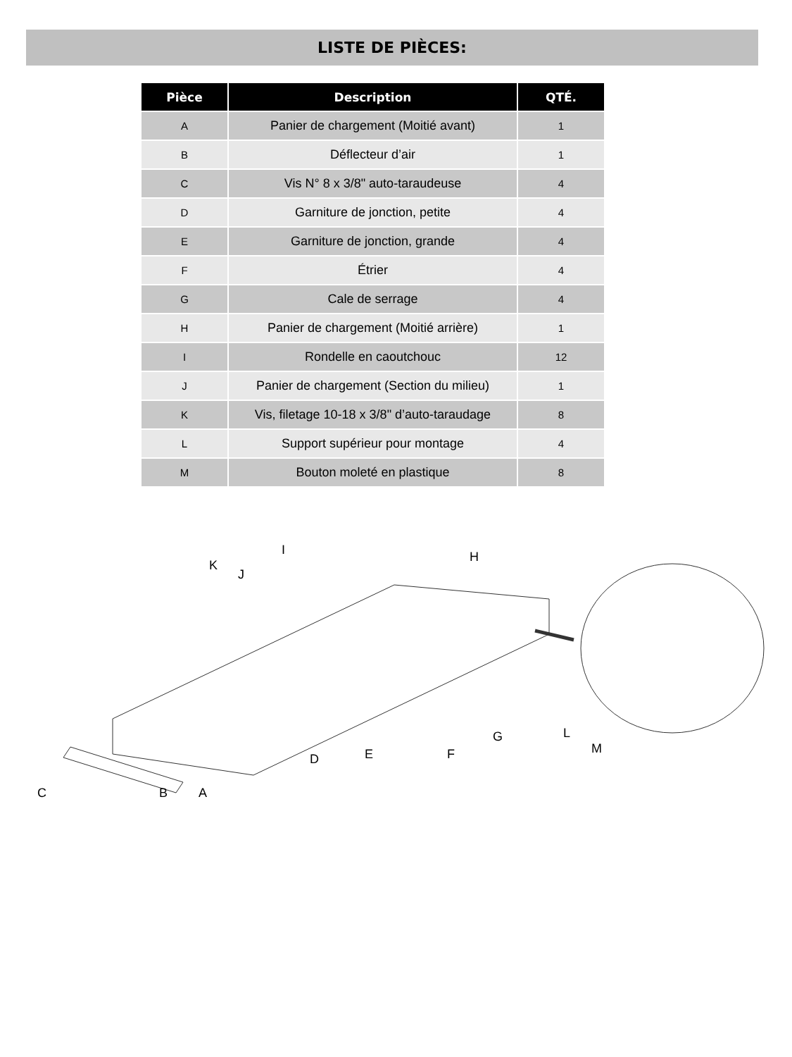LISTE DE PIÈCES:
| Pièce | Description | QTÉ. |
| --- | --- | --- |
| A | Panier de chargement (Moitié avant) | 1 |
| B | Déflecteur d’air | 1 |
| C | Vis N° 8 x 3/8" auto-taraudeuse | 4 |
| D | Garniture de jonction, petite | 4 |
| E | Garniture de jonction, grande | 4 |
| F | Étrier | 4 |
| G | Cale de serrage | 4 |
| H | Panier de chargement (Moitié arrière) | 1 |
| I | Rondelle en caoutchouc | 12 |
| J | Panier de chargement (Section du milieu) | 1 |
| K | Vis, filetage 10-18 x 3/8" d’auto-taraudage | 8 |
| L | Support supérieur pour montage | 4 |
| M | Bouton moleté en plastique | 8 |
K
J
I H
L
M
G
F E D
C B A